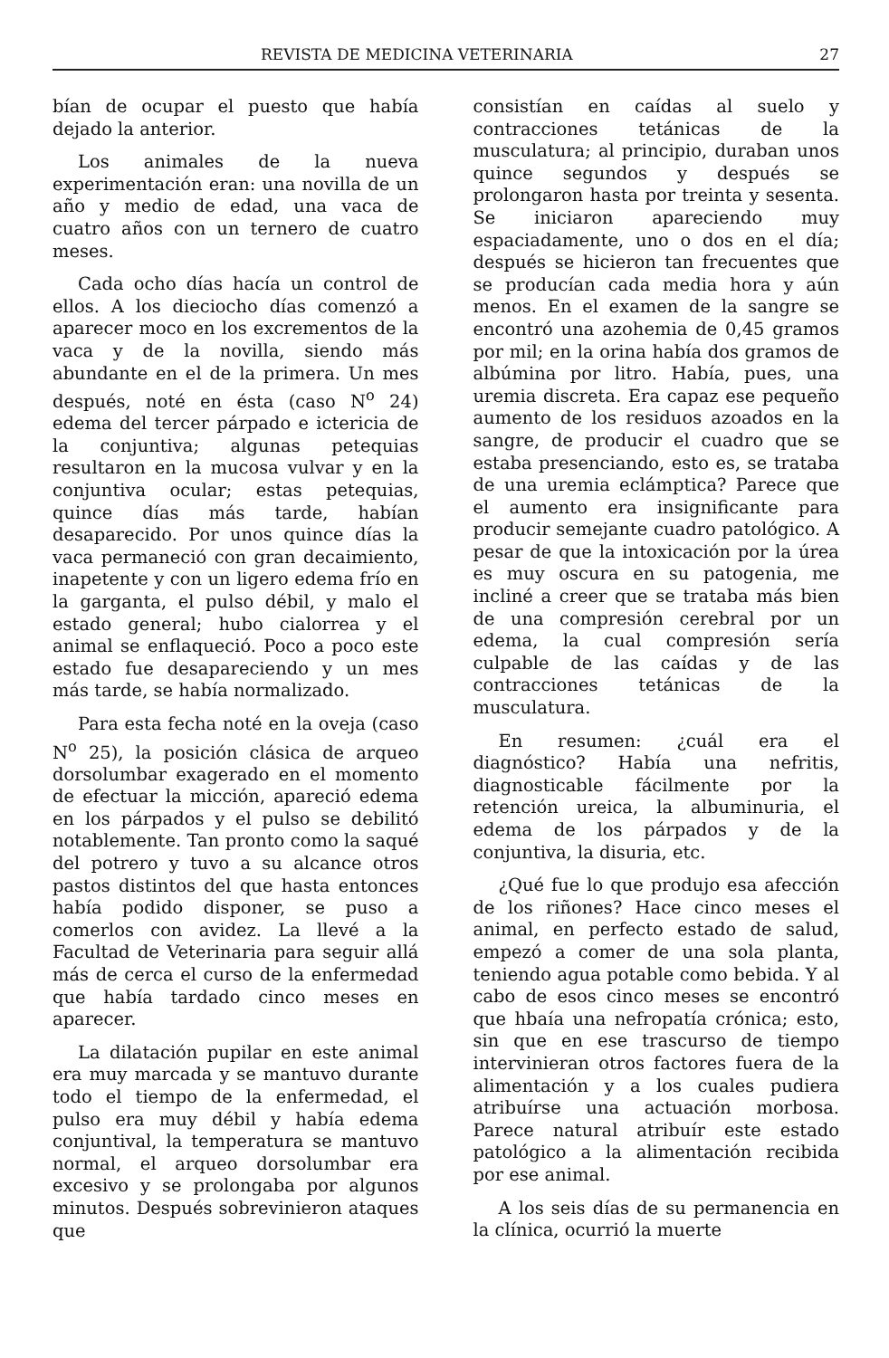REVISTA DE MEDICINA VETERINARIA 27
bían de ocupar el puesto que había dejado la anterior.
Los animales de la nueva experimentación eran: una novilla de un año y medio de edad, una vaca de cuatro años con un ternero de cuatro meses.
Cada ocho días hacía un control de ellos. A los dieciocho días comenzó a aparecer moco en los excrementos de la vaca y de la novilla, siendo más abundante en el de la primera. Un mes después, noté en ésta (caso N<sup>o</sup> 24) edema del tercer párpado e ictericia de la conjuntiva; algunas petequias resultaron en la mucosa vulvar y en la conjuntiva ocular; estas petequias, quince días más tarde, habían desaparecido. Por unos quince días la vaca permaneció con gran decaimiento, inapetente y con un ligero edema frío en la garganta, el pulso débil, y malo el estado general; hubo cialorrea y el animal se enflaqueció. Poco a poco este estado fue desapareciendo y un mes más tarde, se había normalizado.
Para esta fecha noté en la oveja (caso N<sup>o</sup> 25), la posición clásica de arqueo dorsolumbar exagerado en el momento de efectuar la micción, apareció edema en los párpados y el pulso se debilitó notablemente. Tan pronto como la saqué del potrero y tuvo a su alcance otros pastos distintos del que hasta entonces había podido disponer, se puso a comerlos con avidez. La llevé a la Facultad de Veterinaria para seguir allá más de cerca el curso de la enfermedad que había tardado cinco meses en aparecer.
La dilatación pupilar en este animal era muy marcada y se mantuvo durante todo el tiempo de la enfermedad, el pulso era muy débil y había edema conjuntival, la temperatura se mantuvo normal, el arqueo dorsolumbar era excesivo y se prolongaba por algunos minutos. Después sobrevinieron ataques que
consistían en caídas al suelo y contracciones tetánicas de la musculatura; al principio, duraban unos quince segundos y después se prolongaron hasta por treinta y sesenta. Se iniciaron apareciendo muy espaciadamente, uno o dos en el día; después se hicieron tan frecuentes que se producían cada media hora y aún menos. En el examen de la sangre se encontró una azohemia de 0,45 gramos por mil; en la orina había dos gramos de albúmina por litro. Había, pues, una uremia discreta. Era capaz ese pequeño aumento de los residuos azoados en la sangre, de producir el cuadro que se estaba presenciando, esto es, se trataba de una uremia eclámptica? Parece que el aumento era insignificante para producir semejante cuadro patológico. A pesar de que la intoxicación por la úrea es muy oscura en su patogenia, me incliné a creer que se trataba más bien de una compresión cerebral por un edema, la cual compresión sería culpable de las caídas y de las contracciones tetánicas de la musculatura.
En resumen: ¿cuál era el diagnóstico? Había una nefritis, diagnosticable fácilmente por la retención ureica, la albuminuria, el edema de los párpados y de la conjuntiva, la disuria, etc.
¿Qué fue lo que produjo esa afección de los riñones? Hace cinco meses el animal, en perfecto estado de salud, empezó a comer de una sola planta, teniendo agua potable como bebida. Y al cabo de esos cinco meses se encontró que hbaía una nefropatía crónica; esto, sin que en ese trascurso de tiempo intervinieran otros factores fuera de la alimentación y a los cuales pudiera atribuírse una actuación morbosa. Parece natural atribuír este estado patológico a la alimentación recibida por ese animal.
A los seis días de su permanencia en la clínica, ocurrió la muerte